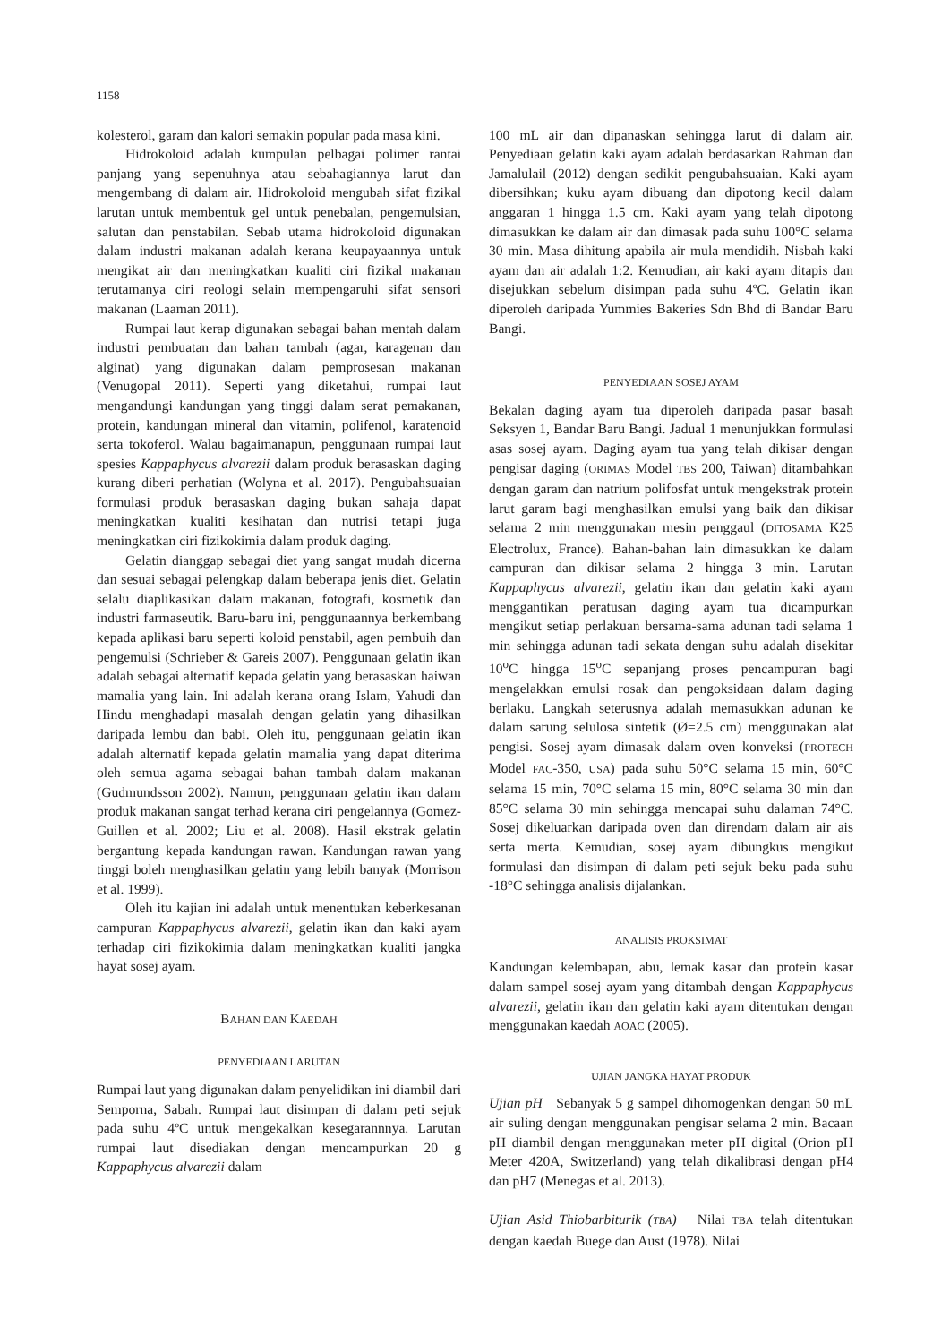1158
kolesterol, garam dan kalori semakin popular pada masa kini.
Hidrokoloid adalah kumpulan pelbagai polimer rantai panjang yang sepenuhnya atau sebahagiannya larut dan mengembang di dalam air. Hidrokoloid mengubah sifat fizikal larutan untuk membentuk gel untuk penebalan, pengemulsian, salutan dan penstabilan. Sebab utama hidrokoloid digunakan dalam industri makanan adalah kerana keupayaannya untuk mengikat air dan meningkatkan kualiti ciri fizikal makanan terutamanya ciri reologi selain mempengaruhi sifat sensori makanan (Laaman 2011).
Rumpai laut kerap digunakan sebagai bahan mentah dalam industri pembuatan dan bahan tambah (agar, karagenan dan alginat) yang digunakan dalam pemprosesan makanan (Venugopal 2011). Seperti yang diketahui, rumpai laut mengandungi kandungan yang tinggi dalam serat pemakanan, protein, kandungan mineral dan vitamin, polifenol, karatenoid serta tokoferol. Walau bagaimanapun, penggunaan rumpai laut spesies Kappaphycus alvarezii dalam produk berasaskan daging kurang diberi perhatian (Wolyna et al. 2017). Pengubahsuaian formulasi produk berasaskan daging bukan sahaja dapat meningkatkan kualiti kesihatan dan nutrisi tetapi juga meningkatkan ciri fizikokimia dalam produk daging.
Gelatin dianggap sebagai diet yang sangat mudah dicerna dan sesuai sebagai pelengkap dalam beberapa jenis diet. Gelatin selalu diaplikasikan dalam makanan, fotografi, kosmetik dan industri farmaseutik. Baru-baru ini, penggunaannya berkembang kepada aplikasi baru seperti koloid penstabil, agen pembuih dan pengemulsi (Schrieber & Gareis 2007). Penggunaan gelatin ikan adalah sebagai alternatif kepada gelatin yang berasaskan haiwan mamalia yang lain. Ini adalah kerana orang Islam, Yahudi dan Hindu menghadapi masalah dengan gelatin yang dihasilkan daripada lembu dan babi. Oleh itu, penggunaan gelatin ikan adalah alternatif kepada gelatin mamalia yang dapat diterima oleh semua agama sebagai bahan tambah dalam makanan (Gudmundsson 2002). Namun, penggunaan gelatin ikan dalam produk makanan sangat terhad kerana ciri pengelannya (Gomez-Guillen et al. 2002; Liu et al. 2008). Hasil ekstrak gelatin bergantung kepada kandungan rawan. Kandungan rawan yang tinggi boleh menghasilkan gelatin yang lebih banyak (Morrison et al. 1999).
Oleh itu kajian ini adalah untuk menentukan keberkesanan campuran Kappaphycus alvarezii, gelatin ikan dan kaki ayam terhadap ciri fizikokimia dalam meningkatkan kualiti jangka hayat sosej ayam.
BAHAN DAN KAEDAH
PENYEDIAAN LARUTAN
Rumpai laut yang digunakan dalam penyelidikan ini diambil dari Semporna, Sabah. Rumpai laut disimpan di dalam peti sejuk pada suhu 4ºC untuk mengekalkan kesegarannnya. Larutan rumpai laut disediakan dengan mencampurkan 20 g Kappaphycus alvarezii dalam
100 mL air dan dipanaskan sehingga larut di dalam air. Penyediaan gelatin kaki ayam adalah berdasarkan Rahman dan Jamalulail (2012) dengan sedikit pengubahsuaian. Kaki ayam dibersihkan; kuku ayam dibuang dan dipotong kecil dalam anggaran 1 hingga 1.5 cm. Kaki ayam yang telah dipotong dimasukkan ke dalam air dan dimasak pada suhu 100°C selama 30 min. Masa dihitung apabila air mula mendidih. Nisbah kaki ayam dan air adalah 1:2. Kemudian, air kaki ayam ditapis dan disejukkan sebelum disimpan pada suhu 4ºC. Gelatin ikan diperoleh daripada Yummies Bakeries Sdn Bhd di Bandar Baru Bangi.
PENYEDIAAN SOSEJ AYAM
Bekalan daging ayam tua diperoleh daripada pasar basah Seksyen 1, Bandar Baru Bangi. Jadual 1 menunjukkan formulasi asas sosej ayam. Daging ayam tua yang telah dikisar dengan pengisar daging (ORIMAS Model TBS 200, Taiwan) ditambahkan dengan garam dan natrium polifosfat untuk mengekstrak protein larut garam bagi menghasilkan emulsi yang baik dan dikisar selama 2 min menggunakan mesin penggaul (DITOSAMA K25 Electrolux, France). Bahan-bahan lain dimasukkan ke dalam campuran dan dikisar selama 2 hingga 3 min. Larutan Kappaphycus alvarezii, gelatin ikan dan gelatin kaki ayam menggantikan peratusan daging ayam tua dicampurkan mengikut setiap perlakuan bersama-sama adunan tadi selama 1 min sehingga adunan tadi sekata dengan suhu adalah disekitar 10<sup>o</sup>C hingga 15<sup>o</sup>C sepanjang proses pencampuran bagi mengelakkan emulsi rosak dan pengoksidaan dalam daging berlaku. Langkah seterusnya adalah memasukkan adunan ke dalam sarung selulosa sintetik (Ø=2.5 cm) menggunakan alat pengisi. Sosej ayam dimasak dalam oven konveksi (PROTECH Model FAC-350, USA) pada suhu 50°C selama 15 min, 60°C selama 15 min, 70°C selama 15 min, 80°C selama 30 min dan 85°C selama 30 min sehingga mencapai suhu dalaman 74°C. Sosej dikeluarkan daripada oven dan direndam dalam air ais serta merta. Kemudian, sosej ayam dibungkus mengikut formulasi dan disimpan di dalam peti sejuk beku pada suhu -18°C sehingga analisis dijalankan.
ANALISIS PROKSIMAT
Kandungan kelembapan, abu, lemak kasar dan protein kasar dalam sampel sosej ayam yang ditambah dengan Kappaphycus alvarezii, gelatin ikan dan gelatin kaki ayam ditentukan dengan menggunakan kaedah AOAC (2005).
UJIAN JANGKA HAYAT PRODUK
Ujian pH Sebanyak 5 g sampel dihomogenkan dengan 50 mL air suling dengan menggunakan pengisar selama 2 min. Bacaan pH diambil dengan menggunakan meter pH digital (Orion pH Meter 420A, Switzerland) yang telah dikalibrasi dengan pH4 dan pH7 (Menegas et al. 2013).
Ujian Asid Thiobarbiturik (TBA) Nilai TBA telah ditentukan dengan kaedah Buege dan Aust (1978). Nilai